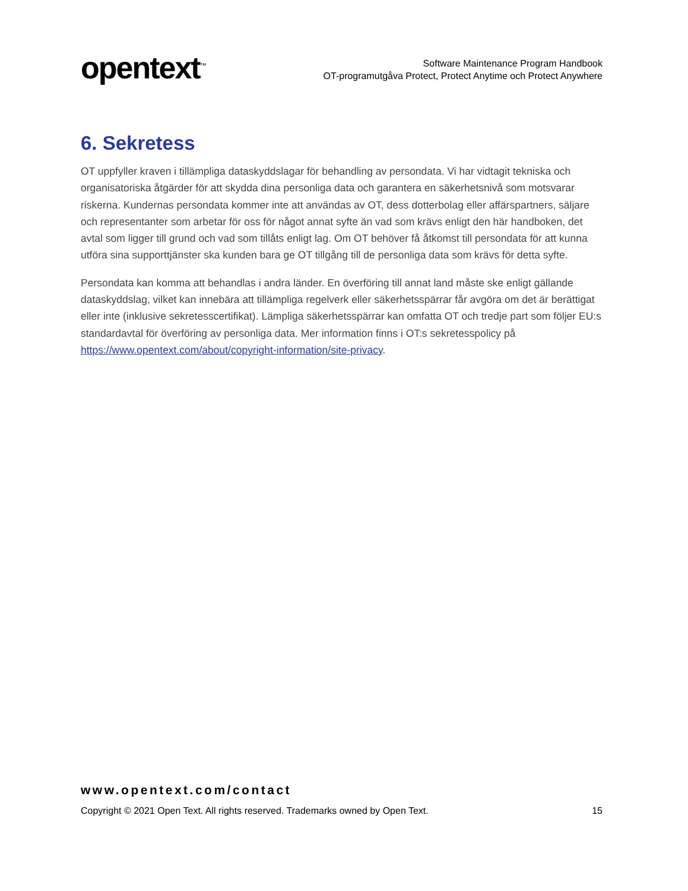opentext<sup>™</sup>
Software Maintenance Program Handbook
OT-programutgåva Protect, Protect Anytime och Protect Anywhere
6. Sekretess
OT uppfyller kraven i tillämpliga dataskyddslagar för behandling av persondata. Vi har vidtagit tekniska och organisatoriska åtgärder för att skydda dina personliga data och garantera en säkerhetsnivå som motsvarar riskerna. Kundernas persondata kommer inte att användas av OT, dess dotterbolag eller affärspartners, säljare och representanter som arbetar för oss för något annat syfte än vad som krävs enligt den här handboken, det avtal som ligger till grund och vad som tillåts enligt lag. Om OT behöver få åtkomst till persondata för att kunna utföra sina supporttjänster ska kunden bara ge OT tillgång till de personliga data som krävs för detta syfte.
Persondata kan komma att behandlas i andra länder. En överföring till annat land måste ske enligt gällande dataskyddslag, vilket kan innebära att tillämpliga regelverk eller säkerhetsspärrar får avgöra om det är berättigat eller inte (inklusive sekretesscertifikat). Lämpliga säkerhetsspärrar kan omfatta OT och tredje part som följer EU:s standardavtal för överföring av personliga data. Mer information finns i OT:s sekretesspolicy på https://www.opentext.com/about/copyright-information/site-privacy.
www.opentext.com/contact
Copyright © 2021 Open Text. All rights reserved. Trademarks owned by Open Text. 15